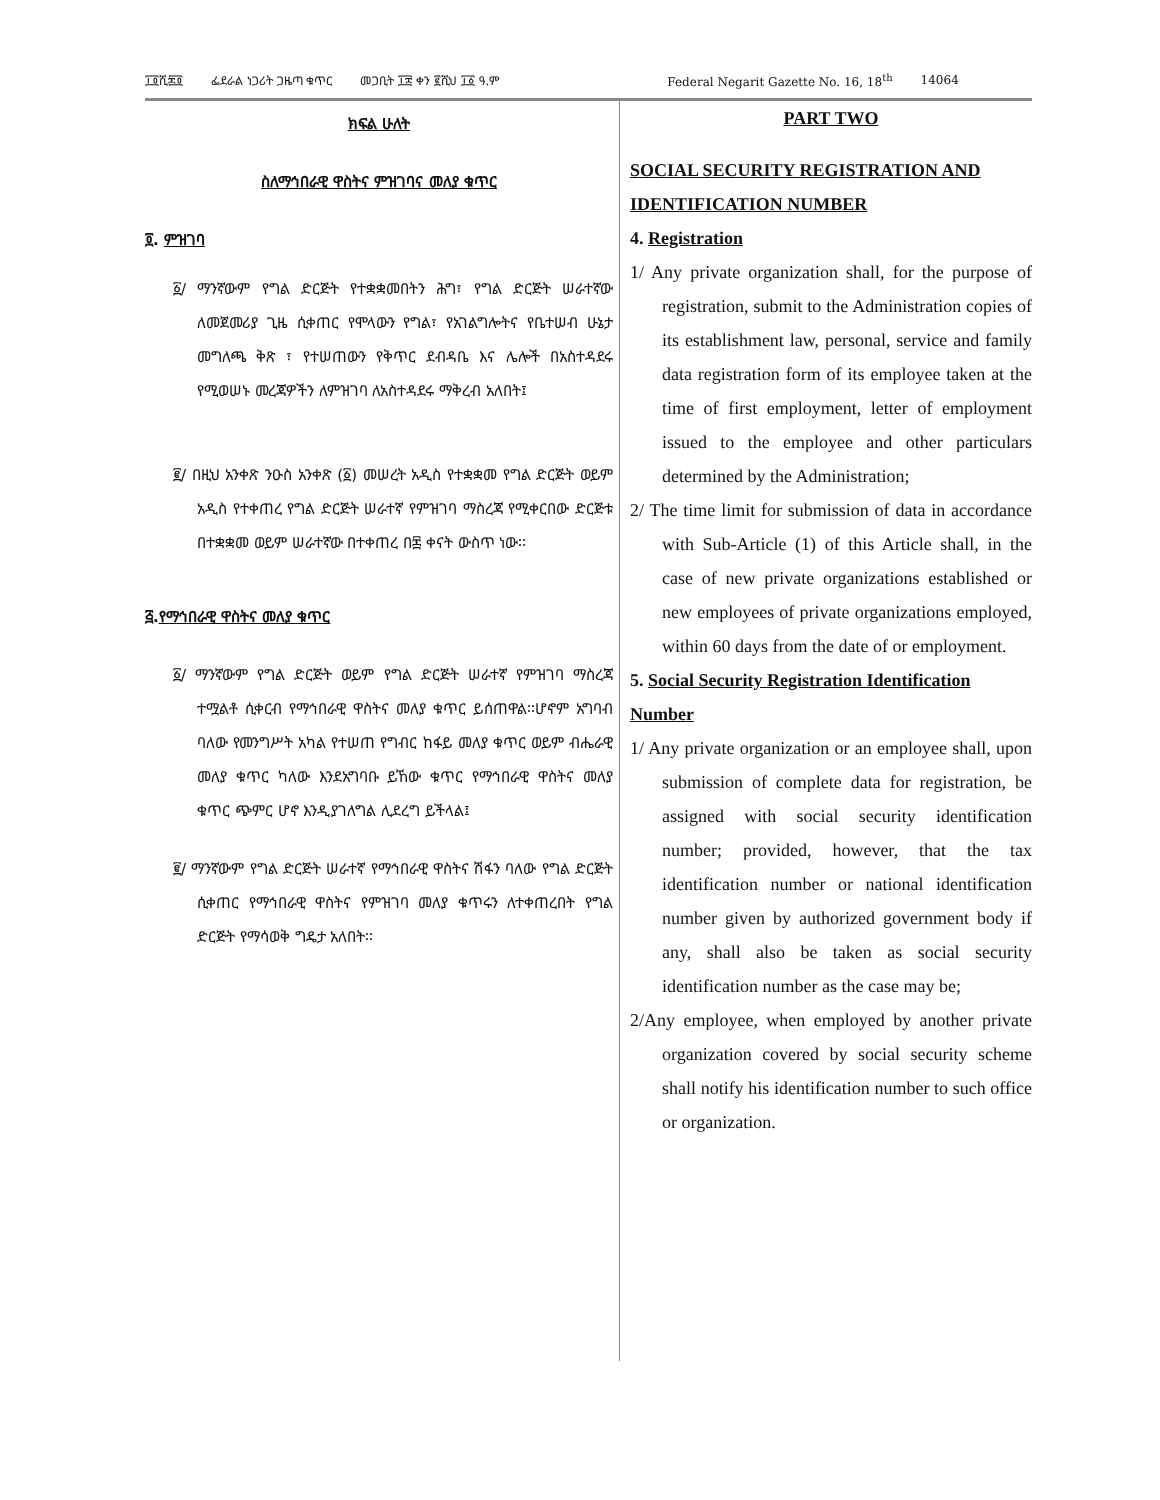፲፬ሺ፷፬ ፌደራል ነጋሪት ጋዜጣ ቁጥር መጋቢት ፲፰ ቀን ፪ሺህ ፲፩ ዓ.ም Federal Negarit Gazette No. 16, 18<sup>th</sup> 14064
ክፍል ሁለት
ስለማኅበራዊ ዋስትና ምዝገባና መለያ ቁጥር
፬. ምዝገባ
፩/ ማንኛውም የግል ድርጅት የተቋቋመበትን ሕግ፣ የግል ድርጅት ሠራተኛው ለመጀመሪያ ጊዜ ሲቀጠር የሞላውን የግል፣ የአገልግሎትና የቤተሠብ ሁኔታ መግለጫ ቅጽ ፣ የተሠጠውን የቅጥር ደብዳቤ እና ሌሎች በአስተዳደሩ የሚወሠኑ መረጃዎችን ለምዝገባ ለአስተዳደሩ ማቅረብ አለበት፤
፪/ በዚህ አንቀጽ ንዑስ አንቀጽ (፩) መሠረት አዲስ የተቋቋመ የግል ድርጅት ወይም አዲስ የተቀጠረ የግል ድርጅት ሠራተኛ የምዝገባ ማስረጃ የሚቀርበው ድርጅቱ በተቋቋመ ወይም ሠራተኛው በተቀጠረ በ፷ ቀናት ውስጥ ነው፡፡
፭.የማኅበራዊ ዋስትና መለያ ቁጥር
፩/ ማንኛውም የግል ድርጅት ወይም የግል ድርጅት ሠራተኛ የምዝገባ ማስረጃ ተሟልቶ ሲቀርብ የማኅበራዊ ዋስትና መለያ ቁጥር ይሰጠዋል፡፡ሆኖም አግባብ ባለው የመንግሥት አካል የተሠጠ የግብር ከፋይ መለያ ቁጥር ወይም ብሔራዊ መለያ ቁጥር ካለው እንደአግባቡ ይኸው ቁጥር የማኅበራዊ ዋስትና መለያ ቁጥር ጭምር ሆኖ እንዲያገለግል ሊደረግ ይችላል፤
፪/ ማንኛውም የግል ድርጅት ሠራተኛ የማኅበራዊ ዋስትና ሽፋን ባለው የግል ድርጅት ሲቀጠር የማኅበራዊ ዋስትና የምዝገባ መለያ ቁጥሩን ለተቀጠረበት የግል ድርጅት የማሳወቅ ግዴታ አለበት፡፡
PART TWO
SOCIAL SECURITY REGISTRATION AND IDENTIFICATION NUMBER
4. Registration
1/ Any private organization shall, for the purpose of registration, submit to the Administration copies of its establishment law, personal, service and family data registration form of its employee taken at the time of first employment, letter of employment issued to the employee and other particulars determined by the Administration;
2/ The time limit for submission of data in accordance with Sub-Article (1) of this Article shall, in the case of new private organizations established or new employees of private organizations employed, within 60 days from the date of or employment.
5. Social Security Registration Identification Number
1/ Any private organization or an employee shall, upon submission of complete data for registration, be assigned with social security identification number; provided, however, that the tax identification number or national identification number given by authorized government body if any, shall also be taken as social security identification number as the case may be;
2/Any employee, when employed by another private organization covered by social security scheme shall notify his identification number to such office or organization.